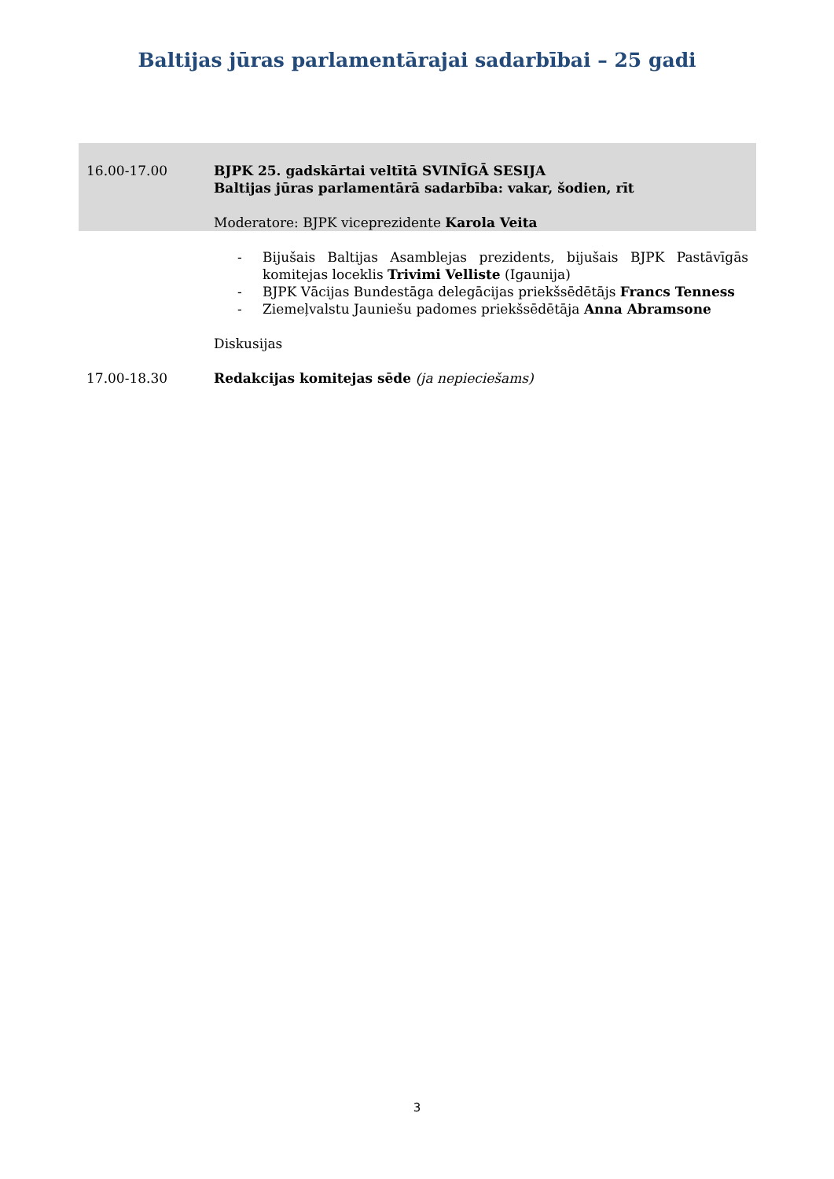Baltijas jūras parlamentārajai sadarbībai – 25 gadi
| 16.00-17.00 | BJPK 25. gadskārtai veltītā SVINĪGĀ SESIJA Baltijas jūras parlamentārā sadarbība: vakar, šodien, rīt Moderatore: BJPK viceprezidente Karola Veita |
| | - Bijušais Baltijas Asamblejas prezidents, bijušais BJPK Pastāvīgās komitejas loceklis Trivimi Velliste (Igaunija) - BJPK Vācijas Bundestāga delegācijas priekšsēdētājs Francs Tenness - Ziemeļvalstu Jauniešu padomes priekšsēdētāja Anna Abramsone Diskusijas |
| 17.00-18.30 | Redakcijas komitejas sēde (ja nepieciešams) |
3